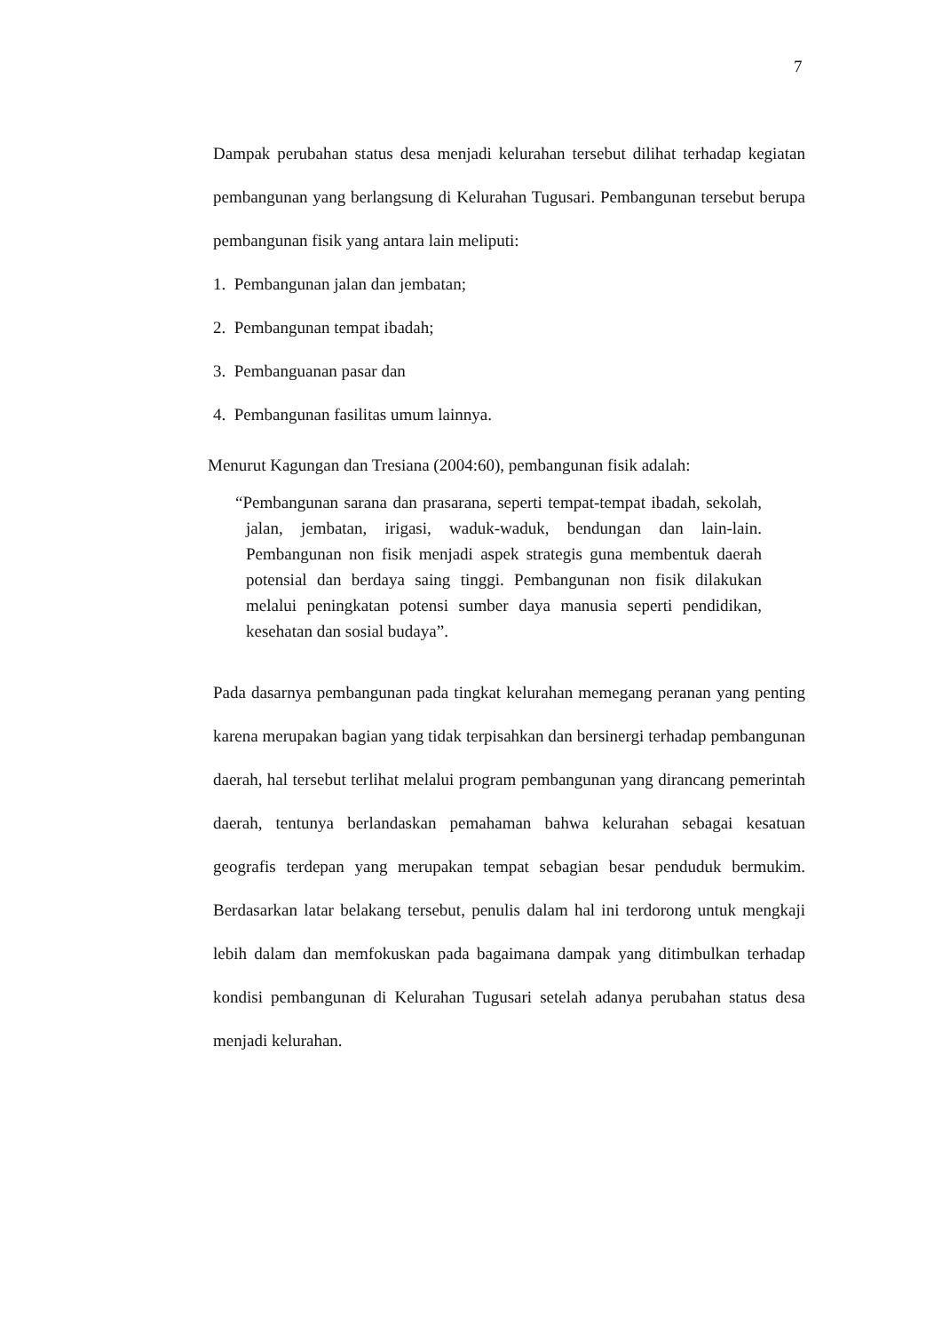7
Dampak perubahan status desa menjadi kelurahan tersebut dilihat terhadap kegiatan pembangunan yang berlangsung di Kelurahan Tugusari. Pembangunan tersebut berupa pembangunan fisik yang antara lain meliputi:
1. Pembangunan jalan dan jembatan;
2. Pembangunan tempat ibadah;
3. Pembanguanan pasar dan
4. Pembangunan fasilitas umum lainnya.
Menurut Kagungan dan Tresiana (2004:60), pembangunan fisik adalah:
“Pembangunan sarana dan prasarana, seperti tempat-tempat ibadah, sekolah, jalan, jembatan, irigasi, waduk-waduk, bendungan dan lain-lain. Pembangunan non fisik menjadi aspek strategis guna membentuk daerah potensial dan berdaya saing tinggi. Pembangunan non fisik dilakukan melalui peningkatan potensi sumber daya manusia seperti pendidikan, kesehatan dan sosial budaya”.
Pada dasarnya pembangunan pada tingkat kelurahan memegang peranan yang penting karena merupakan bagian yang tidak terpisahkan dan bersinergi terhadap pembangunan daerah, hal tersebut terlihat melalui program pembangunan yang dirancang pemerintah daerah, tentunya berlandaskan pemahaman bahwa kelurahan sebagai kesatuan geografis terdepan yang merupakan tempat sebagian besar penduduk bermukim. Berdasarkan latar belakang tersebut, penulis dalam hal ini terdorong untuk mengkaji lebih dalam dan memfokuskan pada bagaimana dampak yang ditimbulkan terhadap kondisi pembangunan di Kelurahan Tugusari setelah adanya perubahan status desa menjadi kelurahan.